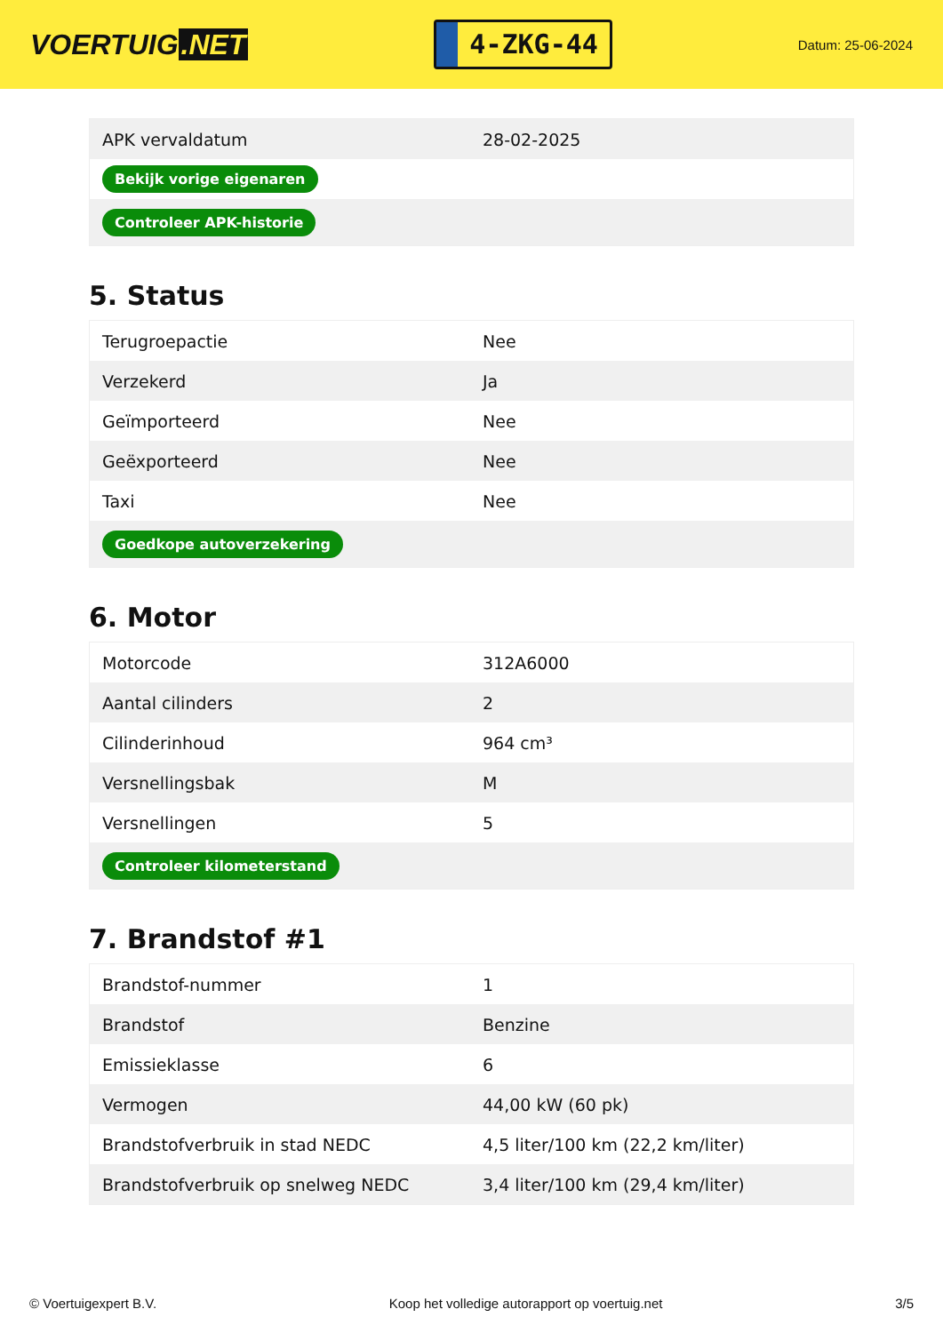VOERTUIG.NET
4-ZKG-44
Datum: 25-06-2024
| APK vervaldatum | 28-02-2025 |
| Bekijk vorige eigenaren | |
| Controleer APK-historie | |
5. Status
| Terugroepactie | Nee |
| Verzekerd | Ja |
| Geïmporteerd | Nee |
| Geëxporteerd | Nee |
| Taxi | Nee |
| Goedkope autoverzekering | |
6. Motor
| Motorcode | 312A6000 |
| Aantal cilinders | 2 |
| Cilinderinhoud | 964 cm³ |
| Versnellingsbak | M |
| Versnellingen | 5 |
| Controleer kilometerstand | |
7. Brandstof #1
| Brandstof-nummer | 1 |
| Brandstof | Benzine |
| Emissieklasse | 6 |
| Vermogen | 44,00 kW (60 pk) |
| Brandstofverbruik in stad NEDC | 4,5 liter/100 km (22,2 km/liter) |
| Brandstofverbruik op snelweg NEDC | 3,4 liter/100 km (29,4 km/liter) |
© Voertuigexpert B.V. Koop het volledige autorapport op voertuig.net 3/5